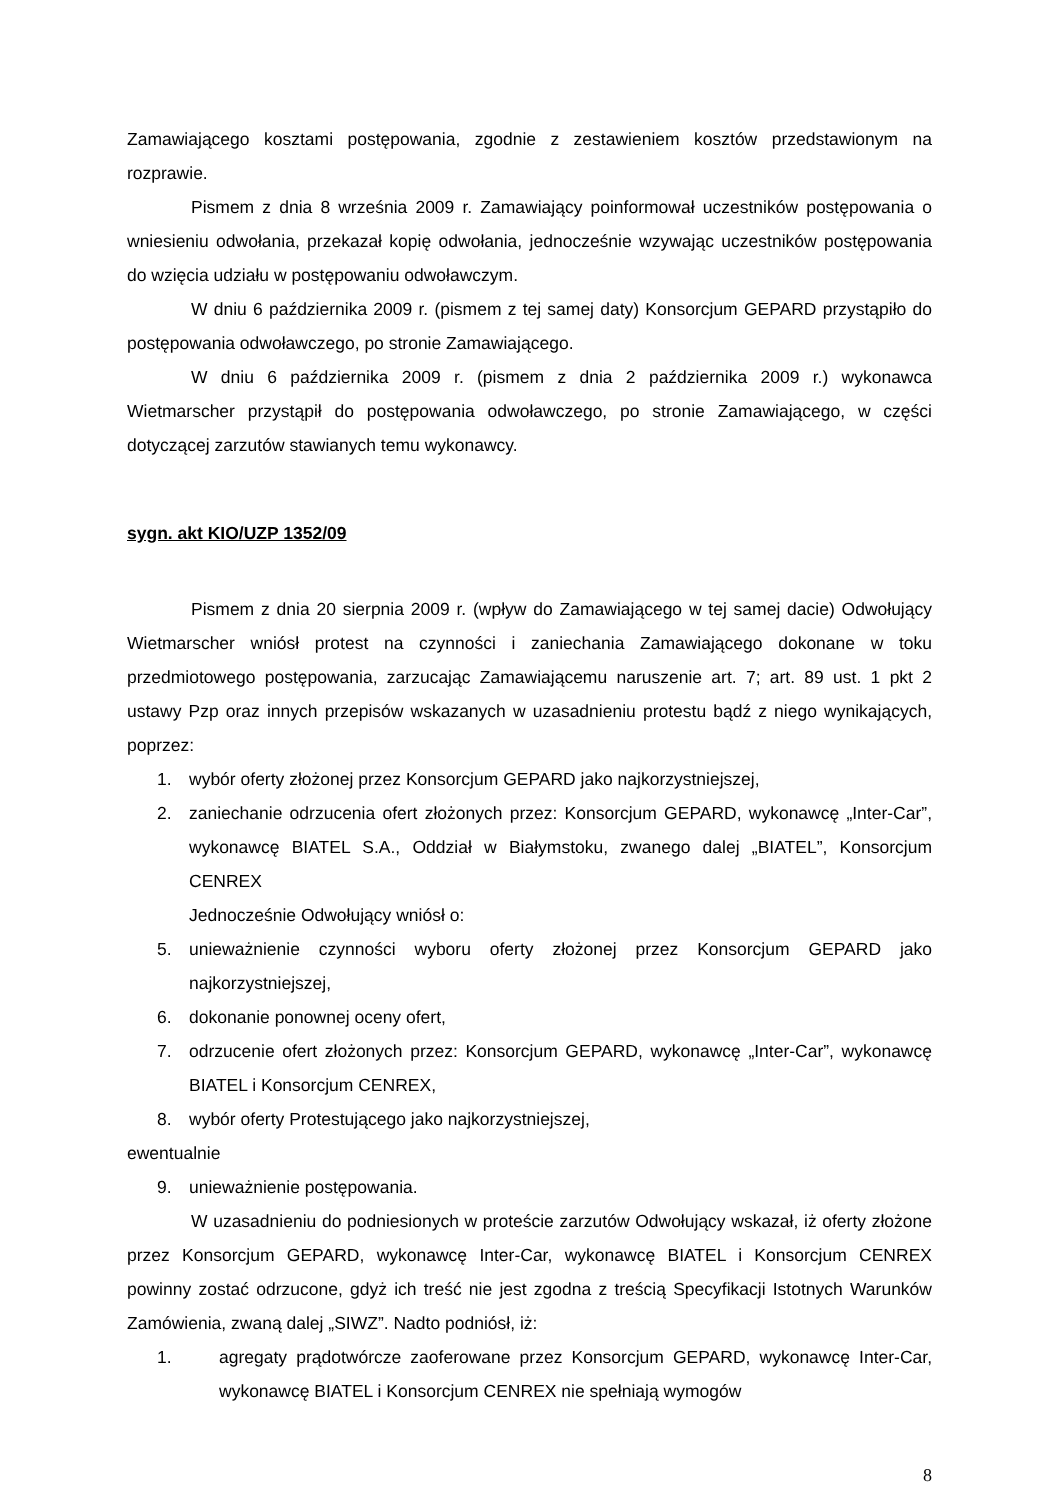Zamawiającego kosztami postępowania, zgodnie z zestawieniem kosztów przedstawionym na rozprawie.
Pismem z dnia 8 września 2009 r. Zamawiający poinformował uczestników postępowania o wniesieniu odwołania, przekazał kopię odwołania, jednocześnie wzywając uczestników postępowania do wzięcia udziału w postępowaniu odwoławczym.
W dniu 6 października 2009 r. (pismem z tej samej daty) Konsorcjum GEPARD przystąpiło do postępowania odwoławczego, po stronie Zamawiającego.
W dniu 6 października 2009 r. (pismem z dnia 2 października 2009 r.) wykonawca Wietmarscher przystąpił do postępowania odwoławczego, po stronie Zamawiającego, w części dotyczącej zarzutów stawianych temu wykonawcy.
sygn. akt KIO/UZP 1352/09
Pismem z dnia 20 sierpnia 2009 r. (wpływ do Zamawiającego w tej samej dacie) Odwołujący Wietmarscher wniósł protest na czynności i zaniechania Zamawiającego dokonane w toku przedmiotowego postępowania, zarzucając Zamawiającemu naruszenie art. 7; art. 89 ust. 1 pkt 2 ustawy Pzp oraz innych przepisów wskazanych w uzasadnieniu protestu bądź z niego wynikających, poprzez:
1. wybór oferty złożonej przez Konsorcjum GEPARD jako najkorzystniejszej,
2. zaniechanie odrzucenia ofert złożonych przez: Konsorcjum GEPARD, wykonawcę „Inter-Car”, wykonawcę BIATEL S.A., Oddział w Białymstoku, zwanego dalej „BIATEL”, Konsorcjum CENREX
Jednocześnie Odwołujący wniósł o:
5. unieważnienie czynności wyboru oferty złożonej przez Konsorcjum GEPARD jako najkorzystniejszej,
6. dokonanie ponownej oceny ofert,
7. odrzucenie ofert złożonych przez: Konsorcjum GEPARD, wykonawcę „Inter-Car”, wykonawcę BIATEL i Konsorcjum CENREX,
8. wybór oferty Protestującego jako najkorzystniejszej,
ewentualnie
9. unieważnienie postępowania.
W uzasadnieniu do podniesionych w proteście zarzutów Odwołujący wskazał, iż oferty złożone przez Konsorcjum GEPARD, wykonawcę Inter-Car, wykonawcę BIATEL i Konsorcjum CENREX powinny zostać odrzucone, gdyż ich treść nie jest zgodna z treścią Specyfikacji Istotnych Warunków Zamówienia, zwaną dalej „SIWZ”. Nadto podniósł, iż:
1. agregaty prądotwórcze zaoferowane przez Konsorcjum GEPARD, wykonawcę Inter-Car, wykonawcę BIATEL i Konsorcjum CENREX nie spełniają wymogów
8